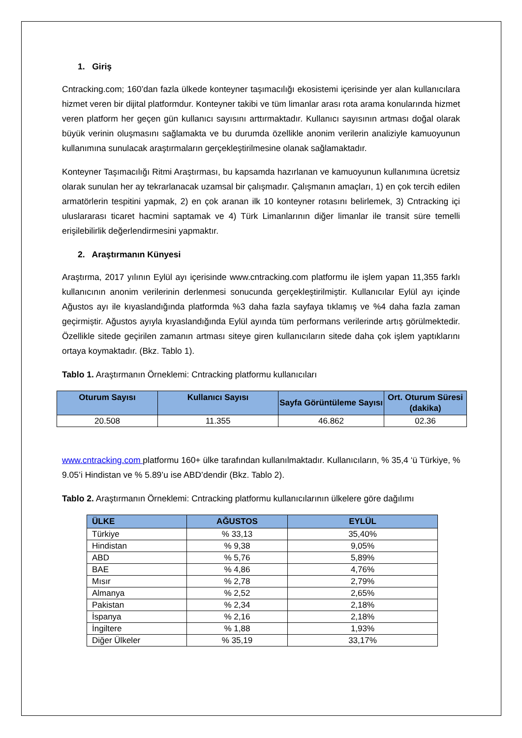1. Giriş
Cntracking.com; 160’dan fazla ülkede konteyner taşımacılığı ekosistemi içerisinde yer alan kullanıcılara hizmet veren bir dijital platformdur. Konteyner takibi ve tüm limanlar arası rota arama konularında hizmet veren platform her geçen gün kullanıcı sayısını arttırmaktadır. Kullanıcı sayısının artması doğal olarak büyük verinin oluşmasını sağlamakta ve bu durumda özellikle anonim verilerin analiziyle kamuoyunun kullanımına sunulacak araştırmaların gerçekleştirilmesine olanak sağlamaktadır.
Konteyner Taşımacılığı Ritmi Araştırması, bu kapsamda hazırlanan ve kamuoyunun kullanımına ücretsiz olarak sunulan her ay tekrarlanacak uzamsal bir çalışmadır. Çalışmanın amaçları, 1) en çok tercih edilen armatörlerin tespitini yapmak, 2) en çok aranan ilk 10 konteyner rotasını belirlemek, 3) Cntracking içi uluslararası ticaret hacmini saptamak ve 4) Türk Limanlarının diğer limanlar ile transit süre temelli erişilebilirlik değerlendirmesini yapmaktır.
2. Araştırmanın Künyesi
Araştırma, 2017 yılının Eylül ayı içerisinde www.cntracking.com platformu ile işlem yapan 11,355 farklı kullanıcının anonim verilerinin derlenmesi sonucunda gerçekleştirilmiştir. Kullanıcılar Eylül ayı içinde Ağustos ayı ile kıyaslandığında platformda %3 daha fazla sayfaya tıklamış ve %4 daha fazla zaman geçirmiştir. Ağustos ayıyla kıyaslandığında Eylül ayında tüm performans verilerinde artış görülmektedir. Özellikle sitede geçirilen zamanın artması siteye giren kullanıcıların sitede daha çok işlem yaptıklarını ortaya koymaktadır. (Bkz. Tablo 1).
Tablo 1. Araştırmanın Örneklemi: Cntracking platformu kullanıcıları
| Oturum Sayısı | Kullanıcı Sayısı | Sayfa Görüntüleme Sayısı | Ort. Oturum Süresi (dakika) |
| --- | --- | --- | --- |
| 20.508 | 11.355 | 46.862 | 02.36 |
www.cntracking.com platformu 160+ ülke tarafından kullanılmaktadır. Kullanıcıların, % 35,4 ‘ü Türkiye, % 9.05’i Hindistan ve % 5.89’u ise ABD’dendir (Bkz. Tablo 2).
Tablo 2. Araştırmanın Örneklemi: Cntracking platformu kullanıcılarının ülkelere göre dağılımı
| ÜLKE | AĞUSTOS | EYLÜL |
| --- | --- | --- |
| Türkiye | % 33,13 | 35,40% |
| Hindistan | % 9,38 | 9,05% |
| ABD | % 5,76 | 5,89% |
| BAE | % 4,86 | 4,76% |
| Mısır | % 2,78 | 2,79% |
| Almanya | % 2,52 | 2,65% |
| Pakistan | % 2,34 | 2,18% |
| İspanya | % 2,16 | 2,18% |
| İngiltere | % 1,88 | 1,93% |
| Diğer Ülkeler | % 35,19 | 33,17% |